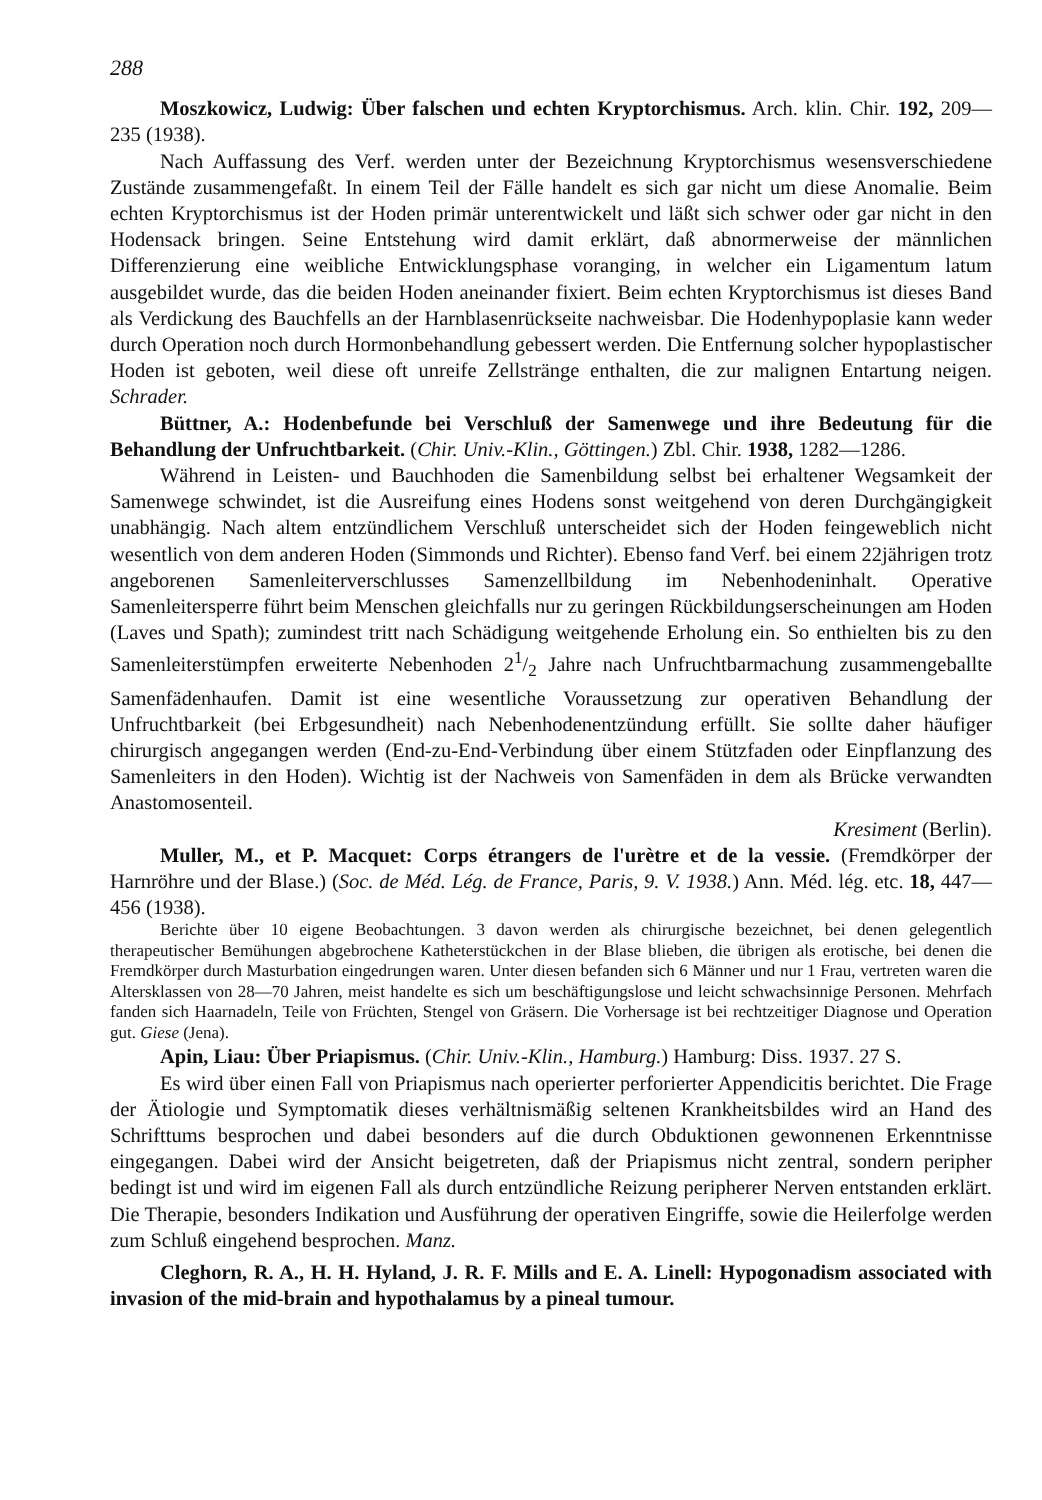288
Moszkowicz, Ludwig: Über falschen und echten Kryptorchismus. Arch. klin. Chir. 192, 209—235 (1938).
Nach Auffassung des Verf. werden unter der Bezeichnung Kryptorchismus wesensverschiedene Zustände zusammengefaßt. In einem Teil der Fälle handelt es sich gar nicht um diese Anomalie. Beim echten Kryptorchismus ist der Hoden primär unterentwickelt und läßt sich schwer oder gar nicht in den Hodensack bringen. Seine Entstehung wird damit erklärt, daß abnormerweise der männlichen Differenzierung eine weibliche Entwicklungsphase voranging, in welcher ein Ligamentum latum ausgebildet wurde, das die beiden Hoden aneinander fixiert. Beim echten Kryptorchismus ist dieses Band als Verdickung des Bauchfells an der Harnblasenrückseite nachweisbar. Die Hodenhypoplasie kann weder durch Operation noch durch Hormonbehandlung gebessert werden. Die Entfernung solcher hypoplastischer Hoden ist geboten, weil diese oft unreife Zellstränge enthalten, die zur malignen Entartung neigen. Schrader.
Büttner, A.: Hodenbefunde bei Verschluß der Samenwege und ihre Bedeutung für die Behandlung der Unfruchtbarkeit. (Chir. Univ.-Klin., Göttingen.) Zbl. Chir. 1938, 1282—1286.
Während in Leisten- und Bauchhoden die Samenbildung selbst bei erhaltener Wegsamkeit der Samenwege schwindet, ist die Ausreifung eines Hodens sonst weitgehend von deren Durchgängigkeit unabhängig. Nach altem entzündlichem Verschluß unterscheidet sich der Hoden feingeweblich nicht wesentlich von dem anderen Hoden (Simmonds und Richter). Ebenso fand Verf. bei einem 22jährigen trotz angeborenen Samenleiterverschlusses Samenzellbildung im Nebenhodeninhalt. Operative Samenleitersperre führt beim Menschen gleichfalls nur zu geringen Rückbildungserscheinungen am Hoden (Laves und Spath); zumindest tritt nach Schädigung weitgehende Erholung ein. So enthielten bis zu den Samenleiterstümpfen erweiterte Nebenhoden 21/2 Jahre nach Unfruchtbarmachung zusammengeballte Samenfädenhaufen. Damit ist eine wesentliche Voraussetzung zur operativen Behandlung der Unfruchtbarkeit (bei Erbgesundheit) nach Nebenhodenentzündung erfüllt. Sie sollte daher häufiger chirurgisch angegangen werden (End-zu-End-Verbindung über einem Stützfaden oder Einpflanzung des Samenleiters in den Hoden). Wichtig ist der Nachweis von Samenfäden in dem als Brücke verwandten Anastomosenteil.
Kresiment (Berlin).
Muller, M., et P. Macquet: Corps étrangers de l'urètre et de la vessie. (Fremdkörper der Harnröhre und der Blase.) (Soc. de Méd. Lég. de France, Paris, 9. V. 1938.) Ann. Méd. lég. etc. 18, 447—456 (1938).
Berichte über 10 eigene Beobachtungen. 3 davon werden als chirurgische bezeichnet, bei denen gelegentlich therapeutischer Bemühungen abgebrochene Katheterstückchen in der Blase blieben, die übrigen als erotische, bei denen die Fremdkörper durch Masturbation eingedrungen waren. Unter diesen befanden sich 6 Männer und nur 1 Frau, vertreten waren die Altersklassen von 28—70 Jahren, meist handelte es sich um beschäftigungslose und leicht schwachsinnige Personen. Mehrfach fanden sich Haarnadeln, Teile von Früchten, Stengel von Gräsern. Die Vorhersage ist bei rechtzeitiger Diagnose und Operation gut. Giese (Jena).
Apin, Liau: Über Priapismus. (Chir. Univ.-Klin., Hamburg.) Hamburg: Diss. 1937. 27 S.
Es wird über einen Fall von Priapismus nach operierter perforierter Appendicitis berichtet. Die Frage der Ätiologie und Symptomatik dieses verhältnismäßig seltenen Krankheitsbildes wird an Hand des Schrifttums besprochen und dabei besonders auf die durch Obduktionen gewonnenen Erkenntnisse eingegangen. Dabei wird der Ansicht beigetreten, daß der Priapismus nicht zentral, sondern peripher bedingt ist und wird im eigenen Fall als durch entzündliche Reizung peripherer Nerven entstanden erklärt. Die Therapie, besonders Indikation und Ausführung der operativen Eingriffe, sowie die Heilerfolge werden zum Schluß eingehend besprochen. Manz.
Cleghorn, R. A., H. H. Hyland, J. R. F. Mills and E. A. Linell: Hypogonadism associated with invasion of the mid-brain and hypothalamus by a pineal tumour.